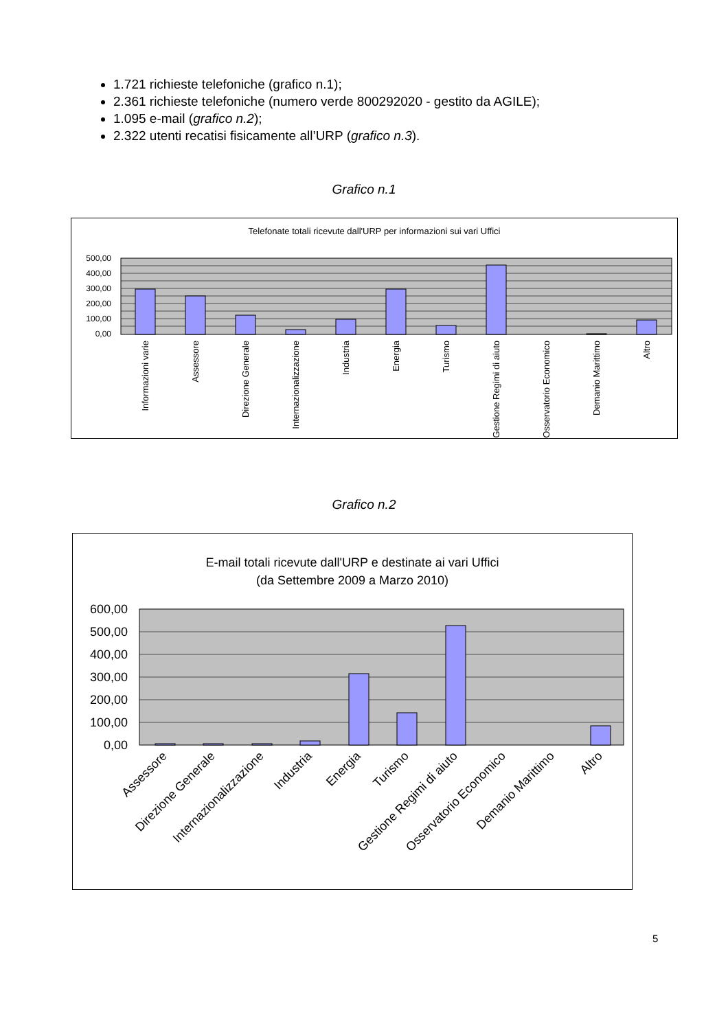1.721 richieste telefoniche (grafico n.1);
2.361 richieste telefoniche (numero verde 800292020 - gestito da AGILE);
1.095 e-mail (grafico n.2);
2.322 utenti recatisi fisicamente all’URP (grafico n.3).
Grafico n.1
Telefonate totali ricevute dall'URP per informazioni sui vari Uffici
500,00
400,00
300,00
200,00
100,00
0,00
Informazioni varie
Assessore
Direzione Generale
Internazionalizzazione
Industria
Energia
Turismo
Gestione Regimi di aiuto
Osservatorio Economico
Demanio Marittimo
Altro
Grafico n.2
E-mail totali ricevute dall'URP e destinate ai vari Uffici
(da Settembre 2009 a Marzo 2010)
600,00
500,00
400,00
300,00
200,00
100,00
0,00
Assessore
Direzione Generale
Internazionalizzazione
Industria
Energia
Turismo
Gestione Regimi di aiuto
Osservatorio Economico
Demanio Marittimo
Altro
5